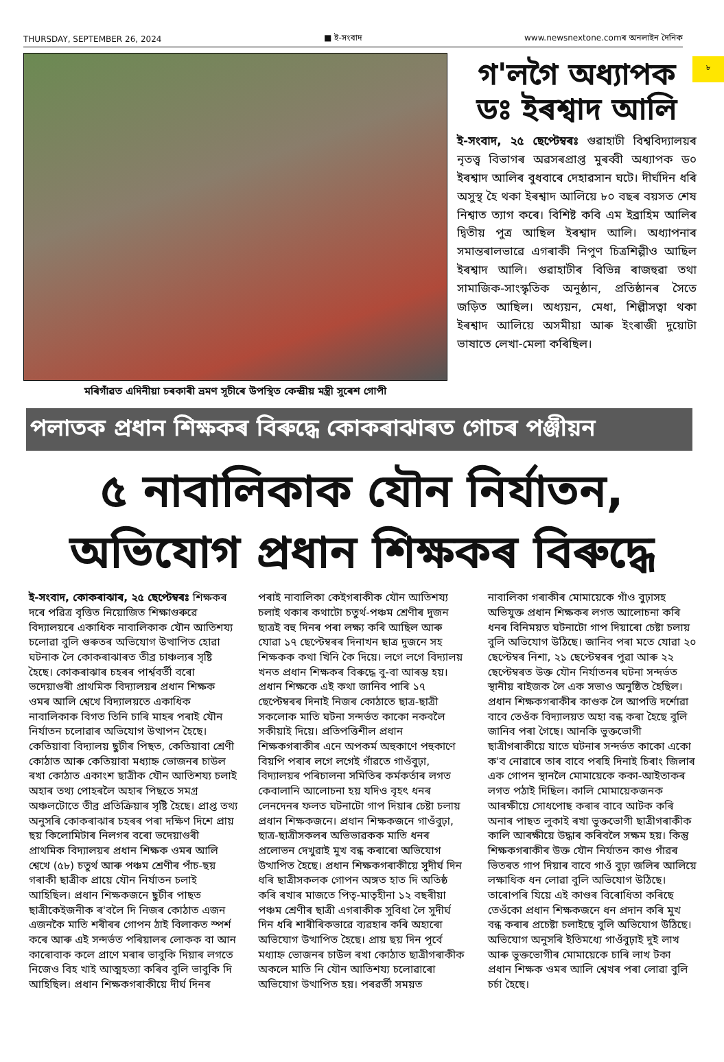THURSDAY, SEPTEMBER 26, 2024 ■ ই-সংবাদ www.newsnextone.comৰ অনলাইন দৈনিক
৮
মৰিগাঁৱত এদিনীয়া চৰকাৰী ভ্ৰমণ সূচীৰে উপস্থিত কেন্দ্ৰীয় মন্ত্ৰী সুৰেশ গোপী
গ'লগৈ অধ্যাপক ডঃ ইৰশ্বাদ আলি
ই-সংবাদ, ২৫ ছেপ্টেম্বৰঃ গুৱাহাটী বিশ্ববিদ্যালয়ৰ নৃতত্ত্ব বিভাগৰ অৱসৰপ্ৰাপ্ত মুৰব্বী অধ্যাপক ড০ ইৰশ্বাদ আলিৰ বুধবাৰে দেহাৱসান ঘটে। দীৰ্ঘদিন ধৰি অসুস্থ হৈ থকা ইৰশ্বাদ আলিয়ে ৮০ বছৰ বয়সত শেষ নিশ্বাত ত্যাগ কৰে। বিশিষ্ট কবি এম ইব্ৰাহিম আলিৰ দ্বিতীয় পুত্ৰ আছিল ইৰশ্বাদ আলি। অধ্যাপনাৰ সমান্তৰালভাৱে এগৰাকী নিপুণ চিত্ৰশিল্পীও আছিল ইৰশ্বাদ আলি। গুৱাহাটীৰ বিভিন্ন ৰাজহুৱা তথা সামাজিক-সাংস্কৃতিক অনুষ্ঠান, প্ৰতিষ্ঠানৰ সৈতে জড়িত আছিল। অধ্যয়ন, মেধা, শিল্পীসত্বা থকা ইৰশ্বাদ আলিয়ে অসমীয়া আৰু ইংৰাজী দুয়োটা ভাষাতে লেখা-মেলা কৰিছিল।
পলাতক প্ৰধান শিক্ষকৰ বিৰুদ্ধে কোকৰাঝাৰত গোচৰ পঞ্জীয়ন
৫ নাবালিকাক যৌন নিৰ্যাতন,
অভিযোগ প্ৰধান শিক্ষকৰ বিৰুদ্ধে
ই-সংবাদ, কোকৰাঝাৰ, ২৫ ছেপ্টেম্বৰঃ শিক্ষকৰ দৰে পৱিত্ৰ বৃত্তিত নিয়োজিত শিক্ষাগুৰুৱে বিদ্যালয়ৰে একাধিক নাবালিকাক যৌন আতিশয্য চলোৱা বুলি গুৰুতৰ অভিযোগ উত্থাপিত হোৱা ঘটনাক লৈ কোকৰাঝাৰত তীব্ৰ চাঞ্চল্যৰ সৃষ্টি হৈছে। কোকৰাঝাৰ চহৰৰ পাৰ্শ্ববৰ্তী বৰো ভদেয়াগুৰী প্ৰাথমিক বিদ্যালয়ৰ প্ৰধান শিক্ষক ওমৰ আলি শ্বেখে বিদ্যালয়তে একাধিক নাবালিকাক বিগত তিনি চাৰি মাহৰ পৰাই যৌন নিৰ্যাতন চলোৱাৰ অভিযোগ উত্থাপন হৈছে। কেতিয়াবা বিদ্যালয় ছুটীৰ পিছত, কেতিয়াবা শ্ৰেণী কোঠাত আৰু কেতিয়াবা মধ্যাহ্ন ভোজনৰ চাউল ৰখা কোঠাত একাংশ ছাত্ৰীক যৌন আতিশয্য চলাই অহাৰ তথ্য পোহৰলৈ অহাৰ পিছতে সমগ্ৰ অঞ্চলটোতে তীব্ৰ প্ৰতিক্ৰিয়াৰ সৃষ্টি হৈছে। প্ৰাপ্ত তথ্য অনুসৰি কোকৰাঝাৰ চহৰৰ পৰা দক্ষিণ দিশে প্ৰায় ছয় কিলোমিটাৰ নিলগৰ বৰো ভদেয়াগুৰী প্ৰাথমিক বিদ্যালয়ৰ প্ৰধান শিক্ষক ওমৰ আলি শ্বেখে (৫৮) চতুৰ্থ আৰু পঞ্চম শ্ৰেণীৰ পাঁচ-ছয় গৰাকী ছাত্ৰীক প্ৰায়ে যৌন নিৰ্যাতন চলাই আহিছিল। প্ৰধান শিক্ষকজনে ছুটীৰ পাছত ছাত্ৰীকেইজনীক ৰ'বলৈ দি নিজৰ কোঠাত এজন এজনকৈ মাতি শৰীৰৰ গোপন ঠাই বিলাকত স্পৰ্শ কৰে আৰু এই সন্দৰ্ভত পৰিয়ালৰ লোকক বা আন কাৰোবাক কলে প্ৰাণে মৰাৰ ভাবুকি দিয়াৰ লগতে নিজেও বিহ খাই আত্মহত্যা কৰিব বুলি ভাবুকি দি আহিছিল। প্ৰধান শিক্ষকগৰাকীয়ে দীৰ্ঘ দিনৰ
পৰাই নাবালিকা কেইগৰাকীক যৌন আতিশয্য চলাই থকাৰ কথাটো চতুৰ্থ-পঞ্চম শ্ৰেণীৰ দুজন ছাত্ৰই বহু দিনৰ পৰা লক্ষ্য কৰি আছিল আৰু যোৱা ১৭ ছেপ্টেম্বৰৰ দিনাখন ছাত্ৰ দুজনে সহ শিক্ষকক কথা খিনি কৈ দিয়ে। লগে লগে বিদ্যালয় খনত প্ৰধান শিক্ষকৰ বিৰুদ্ধে বু-বা আৰম্ভ হয়। প্ৰধান শিক্ষকে এই কথা জানিব পাৰি ১৭ ছেপ্টেম্বৰৰ দিনাই নিজৰ কোঠাতে ছাত্ৰ-ছাত্ৰী সকলোক মাতি ঘটনা সন্দৰ্ভত কাকো নকবলৈ সকীয়াই দিয়ে। প্ৰতিপত্তিশীল প্ৰধান শিক্ষকগৰাকীৰ এনে অপকৰ্ম অহুকাণে পহুকাণে বিয়পি পৰাৰ লগে লগেই গাঁৱতে গাওঁবুঢ়া, বিদ্যালয়ৰ পৰিচালনা সমিতিৰ কৰ্মকৰ্তাৰ লগত কেবালানি আলোচনা হয় যদিও বৃহৎ ধনৰ লেনদেনৰ ফলত ঘটনাটো গাপ দিয়াৰ চেষ্টা চলায় প্ৰধান শিক্ষকজনে। প্ৰধান শিক্ষকজনে গাওঁবুঢ়া, ছাত্ৰ-ছাত্ৰীসকলৰ অভিভাৱকক মাতি ধনৰ প্ৰলোভন দেখুৱাই মুখ বন্ধ কৰাৰো অভিযোগ উত্থাপিত হৈছে। প্ৰধান শিক্ষকগৰাকীয়ে সুদীৰ্ঘ দিন ধৰি ছাত্ৰীসকলক গোপন অঙ্গত হাত দি অতিষ্ঠ কৰি ৰখাৰ মাজতে পিতৃ-মাতৃহীনা ১২ বছৰীয়া পঞ্চম শ্ৰেণীৰ ছাত্ৰী এগৰাকীক সুবিধা লৈ সুদীৰ্ঘ দিন ধৰি শাৰীৰিকভাৱে ব্যৱহাৰ কৰি অহাৰো অভিযোগ উত্থাপিত হৈছে। প্ৰায় ছয় দিন পূৰ্বে মধ্যাহ্ন ভোজনৰ চাউল ৰখা কোঠাত ছাত্ৰীগৰাকীক অকলে মাতি নি যৌন আতিশয্য চলোৱাৰো অভিযোগ উত্থাপিত হয়। পৰৱৰ্তী সময়ত
নাবালিকা গৰাকীৰ মোমায়েকে গাঁও বুঢ়াসহ অভিযুক্ত প্ৰধান শিক্ষকৰ লগত আলোচনা কৰি ধনৰ বিনিময়ত ঘটনাটো গাপ দিয়াৰো চেষ্টা চলায় বুলি অভিযোগ উঠিছে। জানিব পৰা মতে যোৱা ২০ ছেপ্টেম্বৰ নিশা, ২১ ছেপ্টেম্বৰৰ পুৱা আৰু ২২ ছেপ্টেম্বৰত উক্ত যৌন নিৰ্যাতনৰ ঘটনা সন্দৰ্ভত স্থানীয় ৰাইজক লৈ এক সভাও অনুষ্ঠিত হৈছিল। প্ৰধান শিক্ষকগৰাকীৰ কাণ্ডক লৈ আপত্তি দৰ্শোৱা বাবে তেওঁক বিদ্যালয়ত অহা বন্ধ কৰা হৈছে বুলি জানিব পৰা গৈছে। আনকি ভুক্তভোগী ছাত্ৰীগৰাকীয়ে যাতে ঘটনাৰ সন্দৰ্ভত কাকো একো ক'ব নোৱাৰে তাৰ বাবে পৰহি দিনাই চিৰাং জিলাৰ এক গোপন স্থানলৈ মোমায়েকে ককা-আইতাকৰ লগত পঠাই দিছিল। কালি মোমায়েকজনক আৰক্ষীয়ে সোধপোছ কৰাৰ বাবে আটক কৰি অনাৰ পাছত লুকাই ৰখা ভুক্তভোগী ছাত্ৰীগৰাকীক কালি আৰক্ষীয়ে উদ্ধাৰ কৰিবলৈ সক্ষম হয়। কিন্তু শিক্ষকগৰাকীৰ উক্ত যৌন নিৰ্যাতন কাণ্ড গাঁৱৰ ভিতৰত গাপ দিয়াৰ বাবে গাওঁ বুঢ়া জলিৰ আলিয়ে লক্ষাধিক ধন লোৱা বুলি অভিযোগ উঠিছে। তাৰোপৰি যিয়ে এই কাণ্ডৰ বিৰোধিতা কৰিছে তেওঁকো প্ৰধান শিক্ষকজনে ধন প্ৰদান কৰি মুখ বন্ধ কৰাৰ প্ৰচেষ্টা চলাইছে বুলি অভিযোগ উঠিছে। অভিযোগ অনুসৰি ইতিমধ্যে গাওঁবুঢ়াই দুই লাখ আৰু ভুক্তভোগীৰ মোমায়েকে চাৰি লাখ টকা প্ৰধান শিক্ষক ওমৰ আলি শ্বেখৰ পৰা লোৱা বুলি চৰ্চা হৈছে।